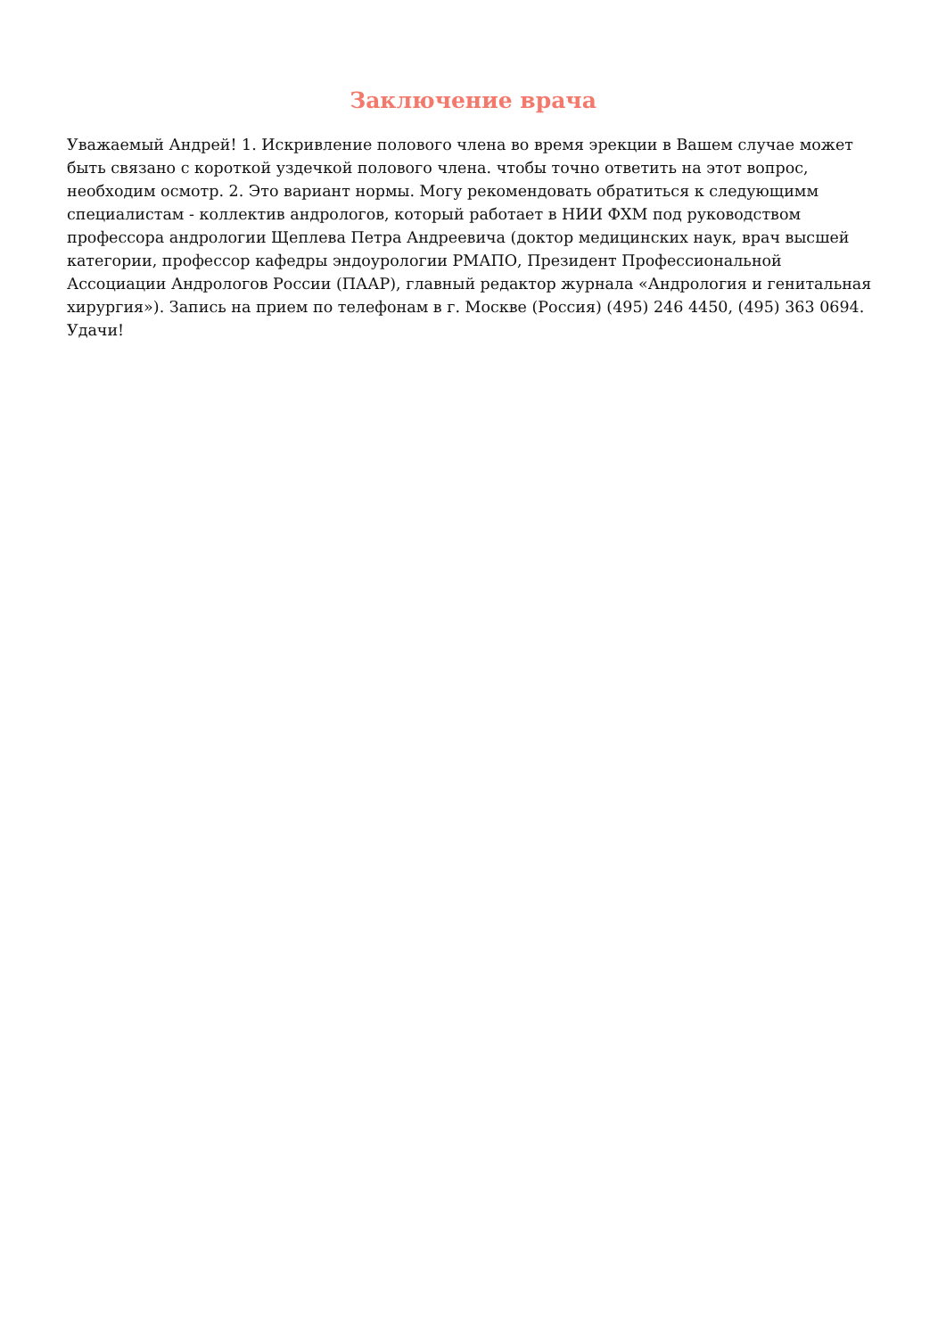Заключение врача
Уважаемый Андрей! 1. Искривление полового члена во время эрекции в Вашем случае может быть связано с короткой уздечкой полового члена. чтобы точно ответить на этот вопрос, необходим осмотр. 2. Это вариант нормы. Могу рекомендовать обратиться к следующимм специалистам - коллектив андрологов, который работает в НИИ ФХМ под руководством профессора андрологии Щеплева Петра Андреевича (доктор медицинских наук, врач высшей категории, профессор кафедры эндоурологии РМАПО, Президент Профессиональной Ассоциации Андрологов России (ПААР), главный редактор журнала «Андрология и генитальная хирургия»). Запись на прием по телефонам в г. Москве (Россия) (495) 246 4450, (495) 363 0694. Удачи!